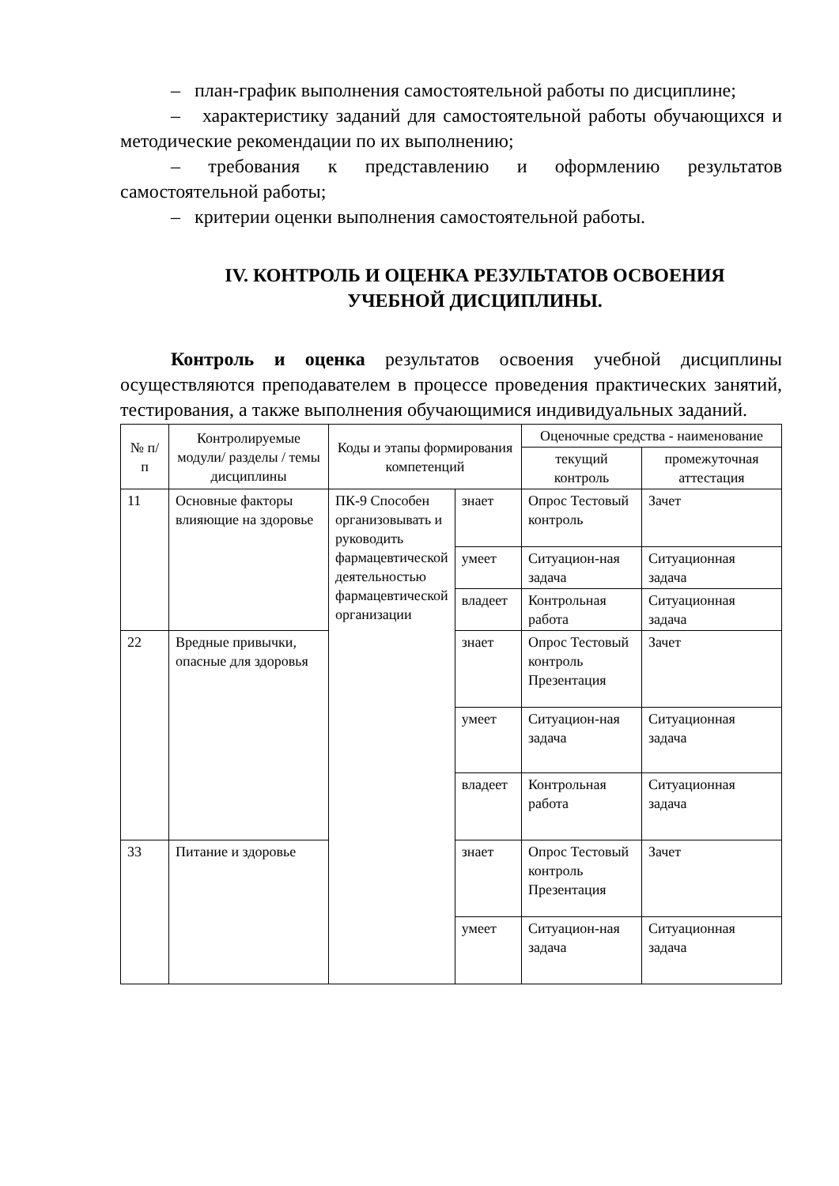– план-график выполнения самостоятельной работы по дисциплине;
– характеристику заданий для самостоятельной работы обучающихся и методические рекомендации по их выполнению;
– требования к представлению и оформлению результатов самостоятельной работы;
– критерии оценки выполнения самостоятельной работы.
IV. КОНТРОЛЬ И ОЦЕНКА РЕЗУЛЬТАТОВ ОСВОЕНИЯ
УЧЕБНОЙ ДИСЦИПЛИНЫ.
Контроль и оценка результатов освоения учебной дисциплины осуществляются преподавателем в процессе проведения практических занятий, тестирования, а также выполнения обучающимися индивидуальных заданий.
| № п/п | Контролируемые модули/ разделы / темы дисциплины | Коды и этапы формирования компетенций | | Оценочные средства - наименование | |
| --- | --- | --- | --- | --- | --- |
| | | | | текущий контроль | промежуточная аттестация |
| 11 | Основные факторы влияющие на здоровье | ПК-9 Способен организовывать и руководить фармацевтической деятельностью фармацевтической организации | знает | Опрос Тестовый контроль | Зачет |
| | | | умеет | Ситуацион-ная задача | Ситуационная задача |
| | | | владеет | Контрольная работа | Ситуационная задача |
| 22 | Вредные привычки, опасные для здоровья | | знает | Опрос Тестовый контроль Презентация | Зачет |
| | | | умеет | Ситуацион-ная задача | Ситуационная задача |
| | | | владеет | Контрольная работа | Ситуационная задача |
| 33 | Питание и здоровье | | знает | Опрос Тестовый контроль Презентация | Зачет |
| | | | умеет | Ситуацион-ная задача | Ситуационная задача |